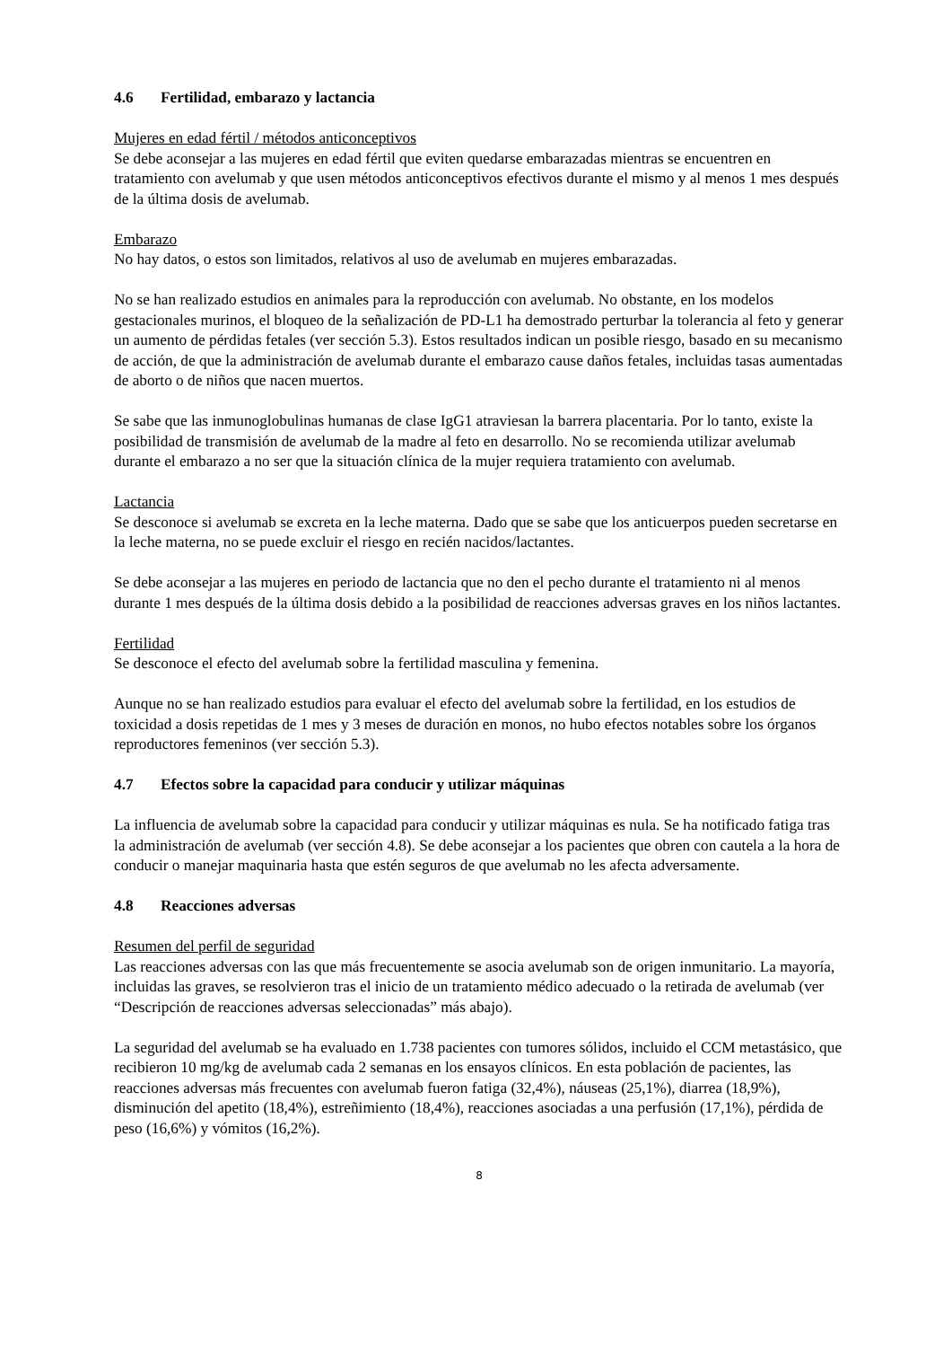4.6 Fertilidad, embarazo y lactancia
Mujeres en edad fértil / métodos anticonceptivos
Se debe aconsejar a las mujeres en edad fértil que eviten quedarse embarazadas mientras se encuentren en tratamiento con avelumab y que usen métodos anticonceptivos efectivos durante el mismo y al menos 1 mes después de la última dosis de avelumab.
Embarazo
No hay datos, o estos son limitados, relativos al uso de avelumab en mujeres embarazadas.
No se han realizado estudios en animales para la reproducción con avelumab. No obstante, en los modelos gestacionales murinos, el bloqueo de la señalización de PD-L1 ha demostrado perturbar la tolerancia al feto y generar un aumento de pérdidas fetales (ver sección 5.3). Estos resultados indican un posible riesgo, basado en su mecanismo de acción, de que la administración de avelumab durante el embarazo cause daños fetales, incluidas tasas aumentadas de aborto o de niños que nacen muertos.
Se sabe que las inmunoglobulinas humanas de clase IgG1 atraviesan la barrera placentaria. Por lo tanto, existe la posibilidad de transmisión de avelumab de la madre al feto en desarrollo. No se recomienda utilizar avelumab durante el embarazo a no ser que la situación clínica de la mujer requiera tratamiento con avelumab.
Lactancia
Se desconoce si avelumab se excreta en la leche materna. Dado que se sabe que los anticuerpos pueden secretarse en la leche materna, no se puede excluir el riesgo en recién nacidos/lactantes.
Se debe aconsejar a las mujeres en periodo de lactancia que no den el pecho durante el tratamiento ni al menos durante 1 mes después de la última dosis debido a la posibilidad de reacciones adversas graves en los niños lactantes.
Fertilidad
Se desconoce el efecto del avelumab sobre la fertilidad masculina y femenina.
Aunque no se han realizado estudios para evaluar el efecto del avelumab sobre la fertilidad, en los estudios de toxicidad a dosis repetidas de 1 mes y 3 meses de duración en monos, no hubo efectos notables sobre los órganos reproductores femeninos (ver sección 5.3).
4.7 Efectos sobre la capacidad para conducir y utilizar máquinas
La influencia de avelumab sobre la capacidad para conducir y utilizar máquinas es nula. Se ha notificado fatiga tras la administración de avelumab (ver sección 4.8). Se debe aconsejar a los pacientes que obren con cautela a la hora de conducir o manejar maquinaria hasta que estén seguros de que avelumab no les afecta adversamente.
4.8 Reacciones adversas
Resumen del perfil de seguridad
Las reacciones adversas con las que más frecuentemente se asocia avelumab son de origen inmunitario. La mayoría, incluidas las graves, se resolvieron tras el inicio de un tratamiento médico adecuado o la retirada de avelumab (ver “Descripción de reacciones adversas seleccionadas” más abajo).
La seguridad del avelumab se ha evaluado en 1.738 pacientes con tumores sólidos, incluido el CCM metastásico, que recibieron 10 mg/kg de avelumab cada 2 semanas en los ensayos clínicos. En esta población de pacientes, las reacciones adversas más frecuentes con avelumab fueron fatiga (32,4%), náuseas (25,1%), diarrea (18,9%), disminución del apetito (18,4%), estreñimiento (18,4%), reacciones asociadas a una perfusión (17,1%), pérdida de peso (16,6%) y vómitos (16,2%).
8